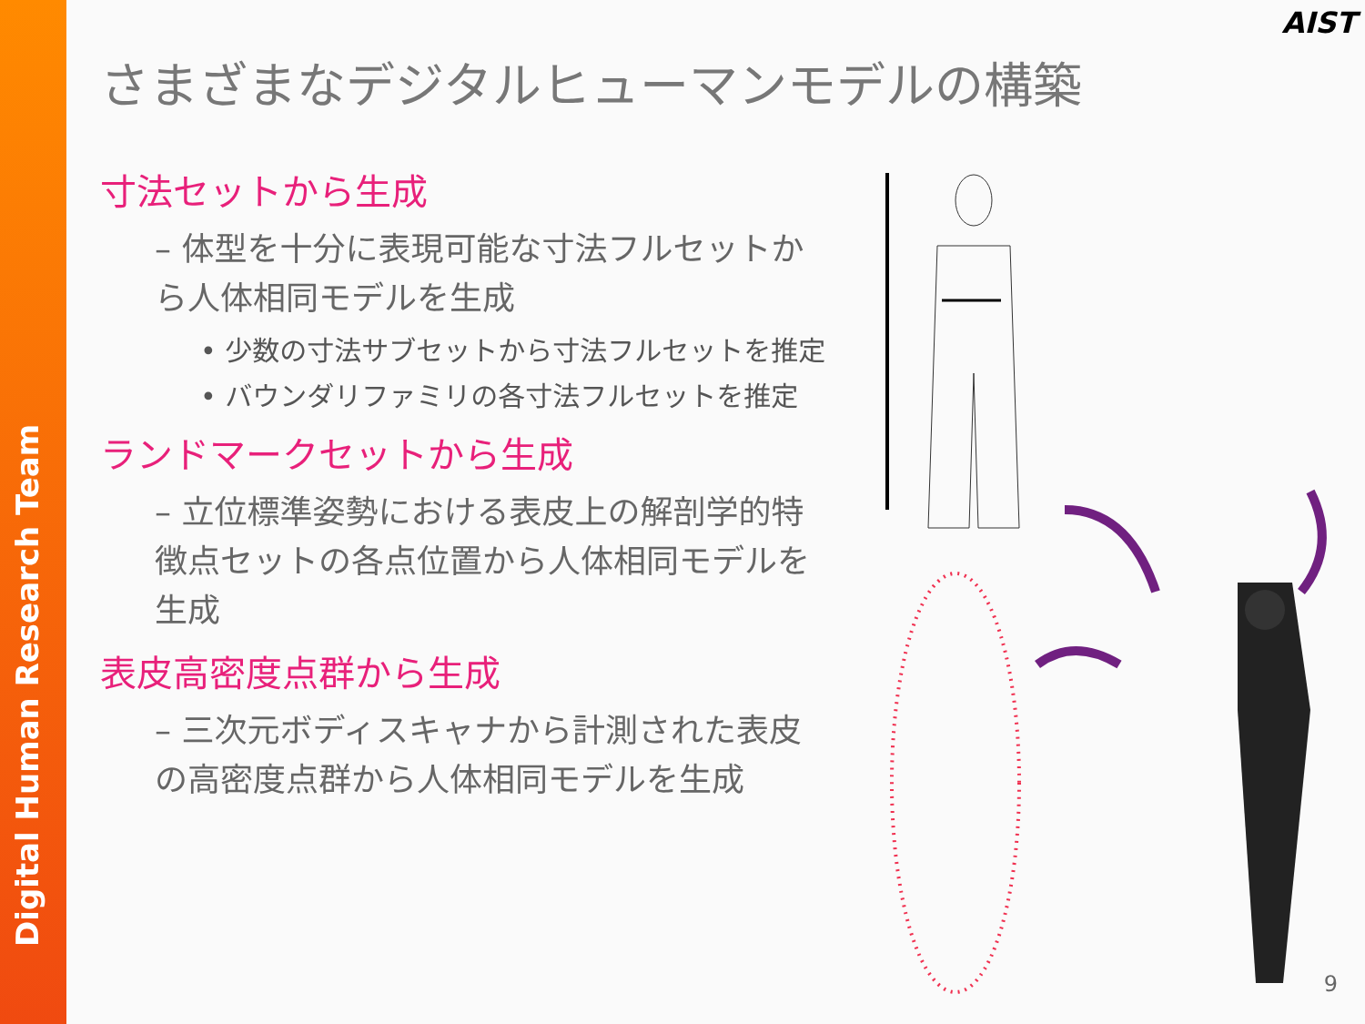Digital Human Research Team
AIST
さまざまなデジタルヒューマンモデルの構築
寸法セットから生成
– 体型を十分に表現可能な寸法フルセットから人体相同モデルを生成
• 少数の寸法サブセットから寸法フルセットを推定
• バウンダリファミリの各寸法フルセットを推定
ランドマークセットから生成
– 立位標準姿勢における表皮上の解剖学的特徴点セットの各点位置から人体相同モデルを生成
表皮高密度点群から生成
– 三次元ボディスキャナから計測された表皮の高密度点群から人体相同モデルを生成
9